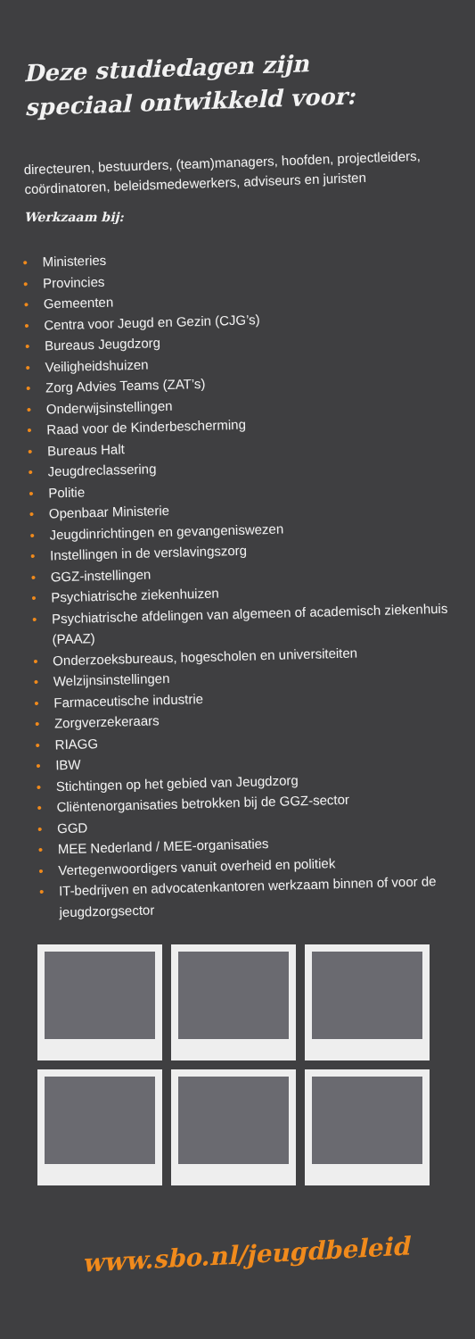Deze studiedagen zijn
speciaal ontwikkeld voor:
directeuren, bestuurders, (team)managers, hoofden, projectleiders, coördinatoren, beleidsmedewerkers, adviseurs en juristen
Werkzaam bij:
• Ministeries
• Provincies
• Gemeenten
• Centra voor Jeugd en Gezin (CJG’s)
• Bureaus Jeugdzorg
• Veiligheidshuizen
• Zorg Advies Teams (ZAT’s)
• Onderwijsinstellingen
• Raad voor de Kinderbescherming
• Bureaus Halt
• Jeugdreclassering
• Politie
• Openbaar Ministerie
• Jeugdinrichtingen en gevangeniswezen
• Instellingen in de verslavingszorg
• GGZ-instellingen
• Psychiatrische ziekenhuizen
• Psychiatrische afdelingen van algemeen of academisch ziekenhuis (PAAZ)
• Onderzoeksbureaus, hogescholen en universiteiten
• Welzijnsinstellingen
• Farmaceutische industrie
• Zorgverzekeraars
• RIAGG
• IBW
• Stichtingen op het gebied van Jeugdzorg
• Cliëntenorganisaties betrokken bij de GGZ-sector
• GGD
• MEE Nederland / MEE-organisaties
• Vertegenwoordigers vanuit overheid en politiek
• IT-bedrijven en advocatenkantoren werkzaam binnen of voor de jeugdzorgsector
www.sbo.nl/jeugdbeleid